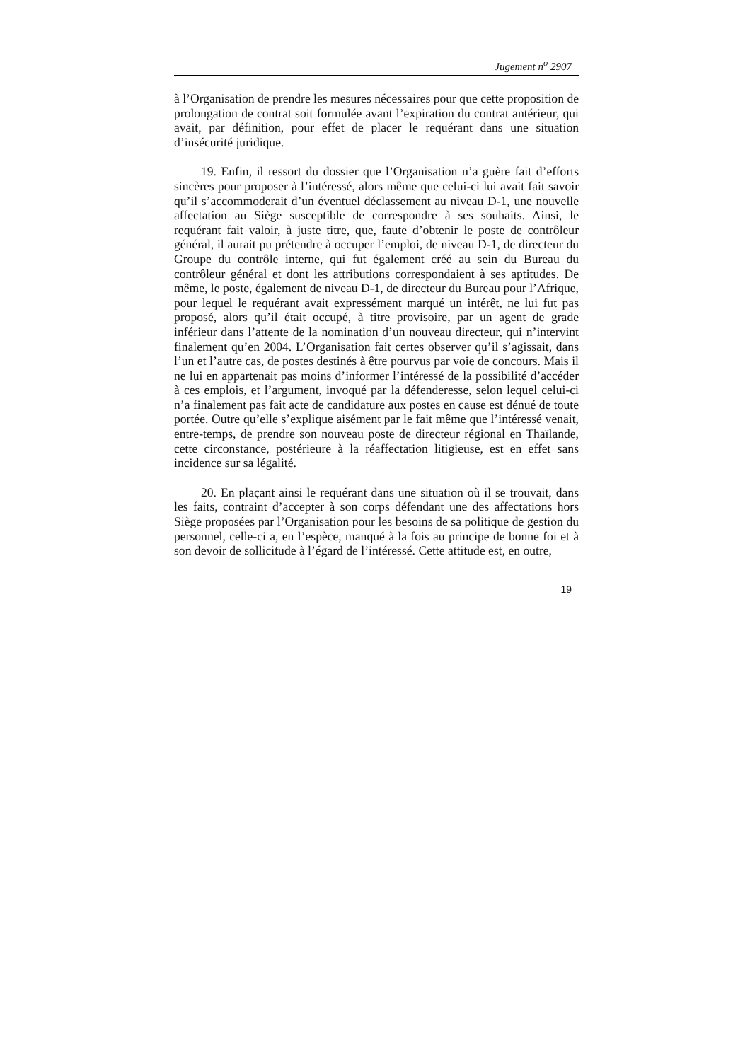Jugement n<sup>o</sup> 2907
à l’Organisation de prendre les mesures nécessaires pour que cette proposition de prolongation de contrat soit formulée avant l’expiration du contrat antérieur, qui avait, par définition, pour effet de placer le requérant dans une situation d’insécurité juridique.
19. Enfin, il ressort du dossier que l’Organisation n’a guère fait d’efforts sincères pour proposer à l’intéressé, alors même que celui-ci lui avait fait savoir qu’il s’accommoderait d’un éventuel déclassement au niveau D-1, une nouvelle affectation au Siège susceptible de correspondre à ses souhaits. Ainsi, le requérant fait valoir, à juste titre, que, faute d’obtenir le poste de contrôleur général, il aurait pu prétendre à occuper l’emploi, de niveau D-1, de directeur du Groupe du contrôle interne, qui fut également créé au sein du Bureau du contrôleur général et dont les attributions correspondaient à ses aptitudes. De même, le poste, également de niveau D-1, de directeur du Bureau pour l’Afrique, pour lequel le requérant avait expressément marqué un intérêt, ne lui fut pas proposé, alors qu’il était occupé, à titre provisoire, par un agent de grade inférieur dans l’attente de la nomination d’un nouveau directeur, qui n’intervint finalement qu’en 2004. L’Organisation fait certes observer qu’il s’agissait, dans l’un et l’autre cas, de postes destinés à être pourvus par voie de concours. Mais il ne lui en appartenait pas moins d’informer l’intéressé de la possibilité d’accéder à ces emplois, et l’argument, invoqué par la défenderesse, selon lequel celui-ci n’a finalement pas fait acte de candidature aux postes en cause est dénué de toute portée. Outre qu’elle s’explique aisément par le fait même que l’intéressé venait, entre-temps, de prendre son nouveau poste de directeur régional en Thaïlande, cette circonstance, postérieure à la réaffectation litigieuse, est en effet sans incidence sur sa légalité.
20. En plaçant ainsi le requérant dans une situation où il se trouvait, dans les faits, contraint d’accepter à son corps défendant une des affectations hors Siège proposées par l’Organisation pour les besoins de sa politique de gestion du personnel, celle-ci a, en l’espèce, manqué à la fois au principe de bonne foi et à son devoir de sollicitude à l’égard de l’intéressé. Cette attitude est, en outre,
19